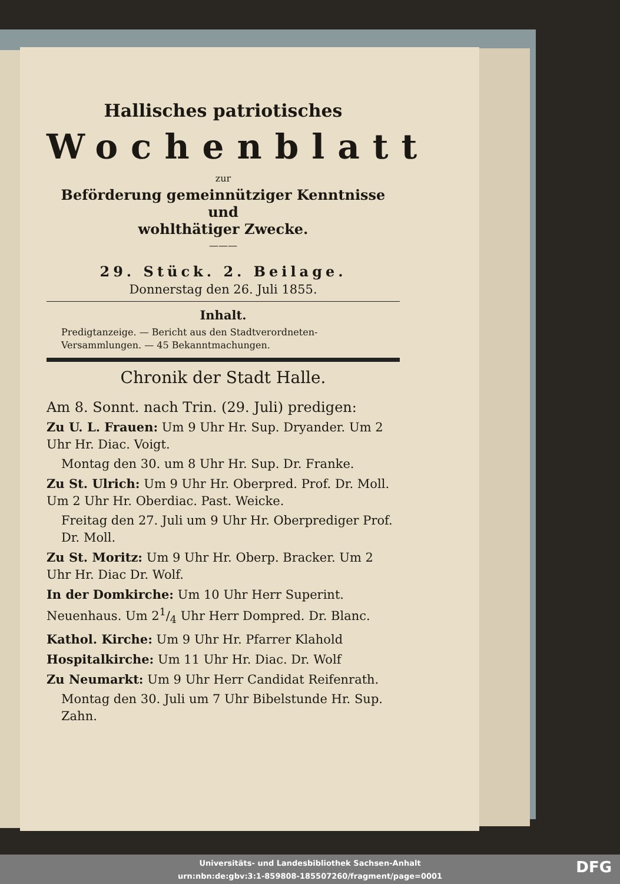Hallisches patriotisches
Wochenblatt
zur
Beförderung gemeinnütziger Kenntnisse und
wohlthätiger Zwecke.
———
29. Stück. 2. Beilage.
Donnerstag den 26. Juli 1855.
Inhalt.
Predigtanzeige. — Bericht aus den Stadtverordneten-
Versammlungen. — 45 Bekanntmachungen.
Chronik der Stadt Halle.
Am 8. Sonnt. nach Trin. (29. Juli) predigen:
Zu U. L. Frauen: Um 9 Uhr Hr. Sup. Dryander. Um 2 Uhr Hr. Diac. Voigt.
Montag den 30. um 8 Uhr Hr. Sup. Dr. Franke.
Zu St. Ulrich: Um 9 Uhr Hr. Oberpred. Prof. Dr. Moll. Um 2 Uhr Hr. Oberdiac. Past. Weicke.
Freitag den 27. Juli um 9 Uhr Hr. Oberprediger Prof. Dr. Moll.
Zu St. Moritz: Um 9 Uhr Hr. Oberp. Bracker. Um 2 Uhr Hr. Diac Dr. Wolf.
In der Domkirche: Um 10 Uhr Herr Superint. Neuenhaus. Um 21/4 Uhr Herr Dompred. Dr. Blanc.
Kathol. Kirche: Um 9 Uhr Hr. Pfarrer Klahold
Hospitalkirche: Um 11 Uhr Hr. Diac. Dr. Wolf
Zu Neumarkt: Um 9 Uhr Herr Candidat Reifenrath.
Montag den 30. Juli um 7 Uhr Bibelstunde Hr. Sup. Zahn.
Universitäts- und Landesbibliothek Sachsen-Anhalt
urn:nbn:de:gbv:3:1-859808-185507260/fragment/page=0001
DFG